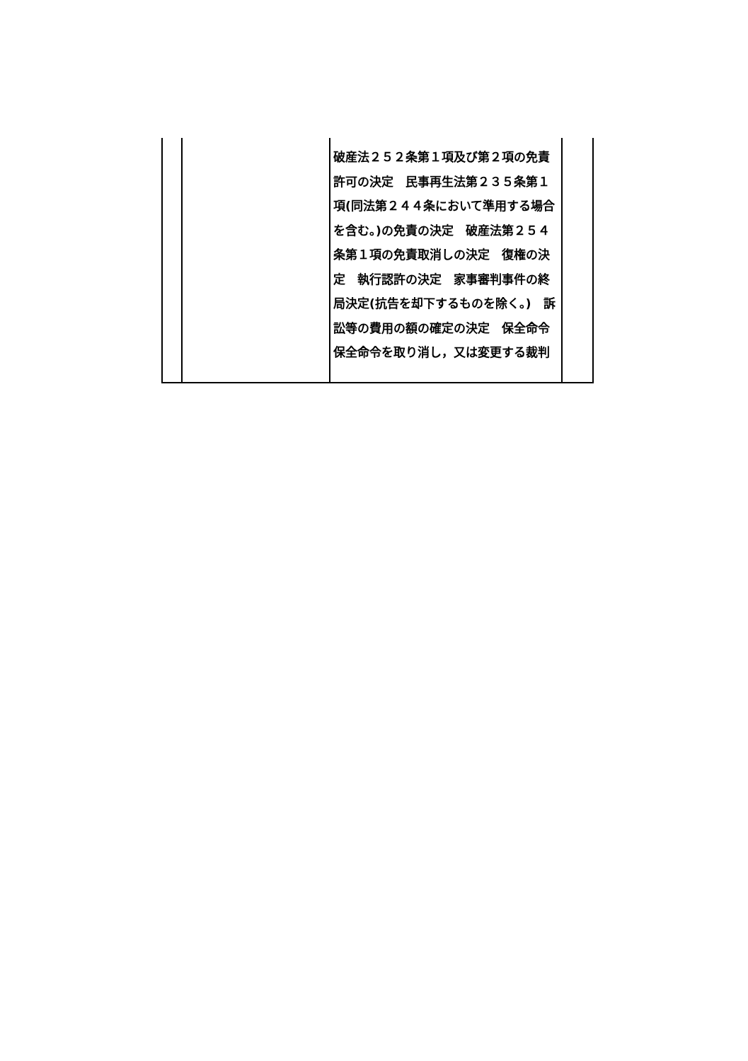| | | 破産法２５２条第１項及び第２項の免責許可の決定 民事再生法第２３５条第１項(同法第２４４条において準用する場合を含む。)の免責の決定 破産法第２５４条第１項の免責取消しの決定 復権の決定 執行認許の決定 家事審判事件の終局決定(抗告を却下するものを除く。) 訴訟等の費用の額の確定の決定 保全命令 保全命令を取り消し，又は変更する裁判 | |